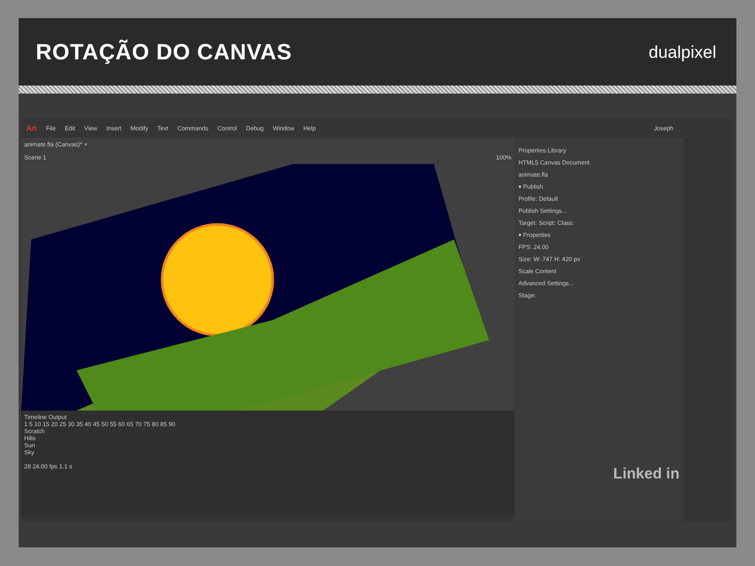ROTAÇÃO DO CANVAS
dualpixel
An File Edit View Insert Modify Text Commands Control Debug Window Help Joseph
animate.fla (Canvas)* ×
Scene 1 100%
Timeline Output
1 5 10 15 20 25 30 35 40 45 50 55 60 65 70 75 80 85 90
Scratch
Hills
Sun
Sky
28 24.00 fps 1.1 s
Properties Library
HTML5 Canvas Document
animate.fla
▾ Publish
Profile: Default
Publish Settings...
Target: Script: Class:
▾ Properties
FPS: 24.00
Size: W: 747 H: 420 px
Scale Content
Advanced Settings...
Stage:
Linked in